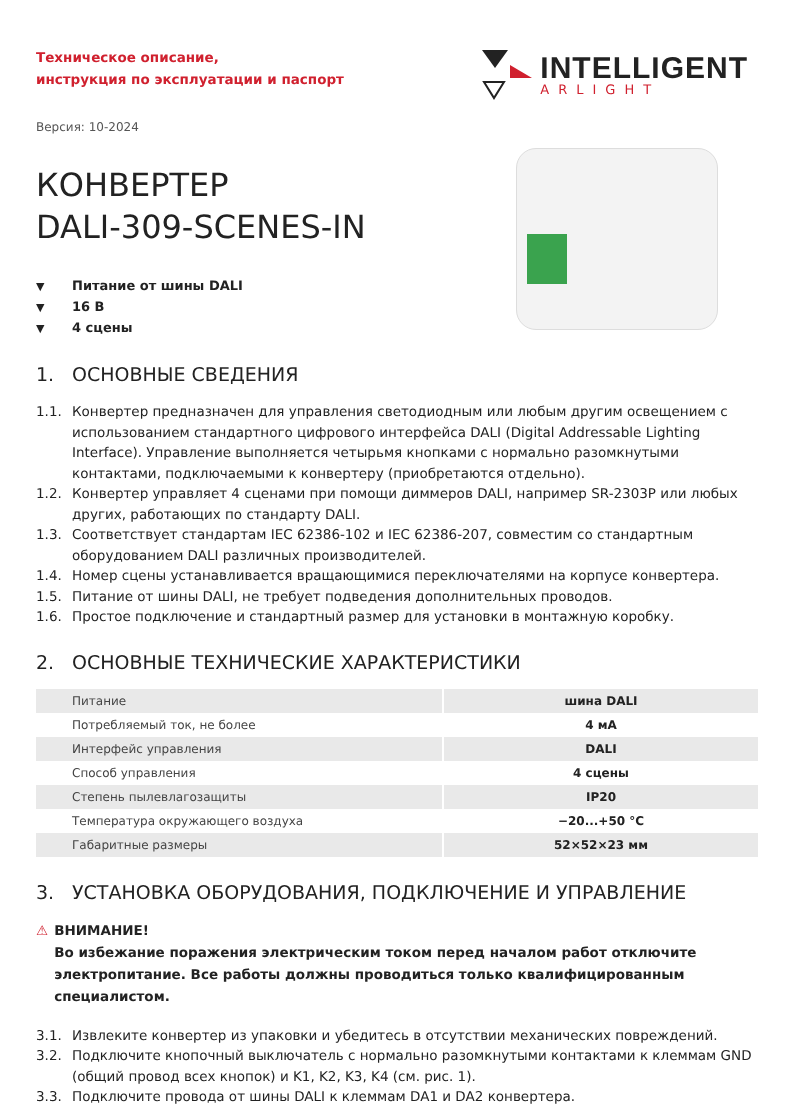Техническое описание,
инструкция по эксплуатации и паспорт
INTELLIGENT
ARLIGHT
Версия: 10-2024
КОНВЕРТЕР
DALI-309-SCENES-IN
▼ Питание от шины DALI
▼ 16 В
▼ 4 сцены
1. ОСНОВНЫЕ СВЕДЕНИЯ
1.1. Конвертер предназначен для управления светодиодным или любым другим освещением с использованием стандартного цифрового интерфейса DALI (Digital Addressable Lighting Interface). Управление выполняется четырьмя кнопками с нормально разомкнутыми контактами, подключаемыми к конвертеру (приобретаются отдельно).
1.2. Конвертер управляет 4 сценами при помощи диммеров DALI, например SR-2303P или любых других, работающих по стандарту DALI.
1.3. Соответствует стандартам IEC 62386-102 и IEC 62386-207, совместим со стандартным оборудованием DALI различных производителей.
1.4. Номер сцены устанавливается вращающимися переключателями на корпусе конвертера.
1.5. Питание от шины DALI, не требует подведения дополнительных проводов.
1.6. Простое подключение и стандартный размер для установки в монтажную коробку.
2. ОСНОВНЫЕ ТЕХНИЧЕСКИЕ ХАРАКТЕРИСТИКИ
| Питание | шина DALI |
| Потребляемый ток, не более | 4 мА |
| Интерфейс управления | DALI |
| Способ управления | 4 сцены |
| Степень пылевлагозащиты | IP20 |
| Температура окружающего воздуха | −20...+50 °C |
| Габаритные размеры | 52×52×23 мм |
3. УСТАНОВКА ОБОРУДОВАНИЯ, ПОДКЛЮЧЕНИЕ И УПРАВЛЕНИЕ
⚠ ВНИМАНИЕ!
Во избежание поражения электрическим током перед началом работ отключите электропитание. Все работы должны проводиться только квалифицированным специалистом.
3.1. Извлеките конвертер из упаковки и убедитесь в отсутствии механических повреждений.
3.2. Подключите кнопочный выключатель с нормально разомкнутыми контактами к клеммам GND (общий провод всех кнопок) и K1, K2, K3, K4 (см. рис. 1).
3.3. Подключите провода от шины DALI к клеммам DA1 и DA2 конвертера.